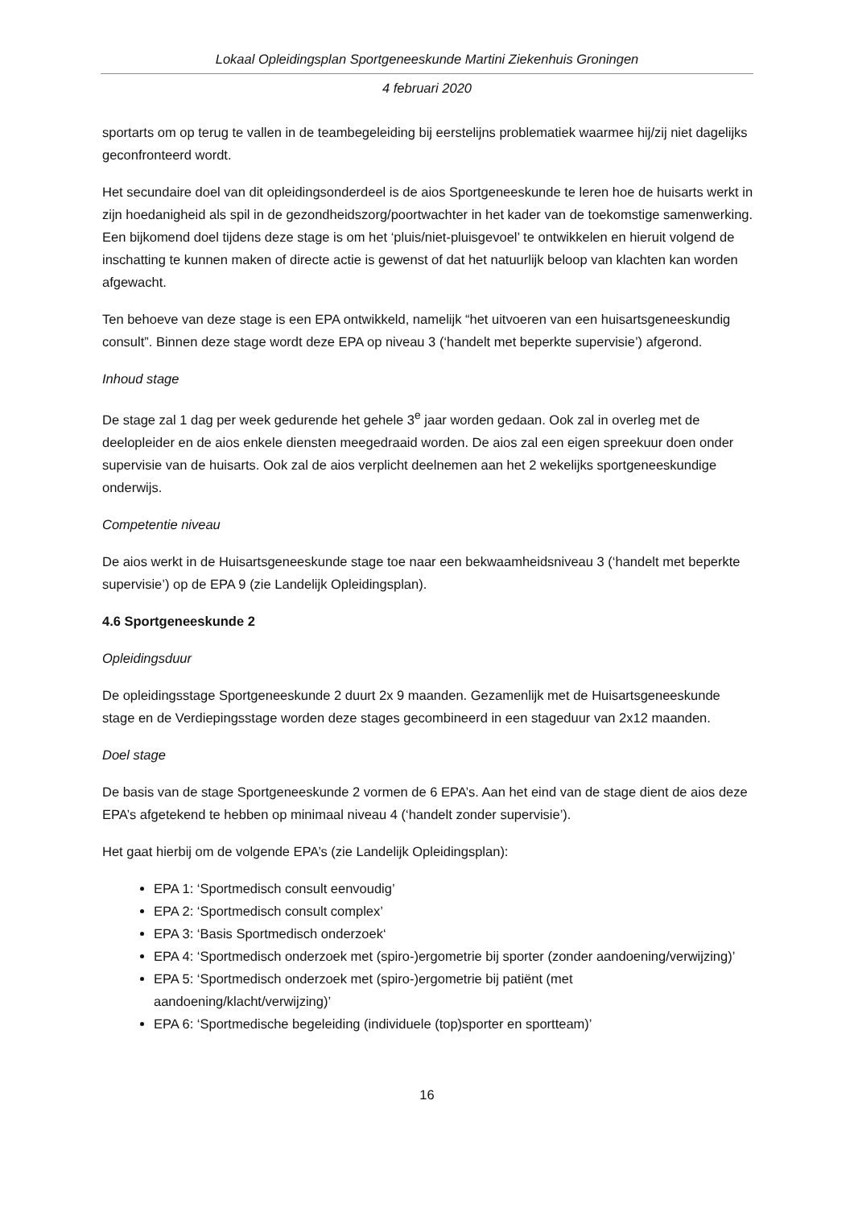Lokaal Opleidingsplan Sportgeneeskunde Martini Ziekenhuis Groningen
4 februari 2020
sportarts om op terug te vallen in de teambegeleiding bij eerstelijns problematiek waarmee hij/zij niet dagelijks geconfronteerd wordt.
Het secundaire doel van dit opleidingsonderdeel is de aios Sportgeneeskunde te leren hoe de huisarts werkt in zijn hoedanigheid als spil in de gezondheidszorg/poortwachter in het kader van de toekomstige samenwerking. Een bijkomend doel tijdens deze stage is om het ‘pluis/niet-pluisgevoel’ te ontwikkelen en hieruit volgend de inschatting te kunnen maken of directe actie is gewenst of dat het natuurlijk beloop van klachten kan worden afgewacht.
Ten behoeve van deze stage is een EPA ontwikkeld, namelijk “het uitvoeren van een huisartsgeneeskundig consult”. Binnen deze stage wordt deze EPA op niveau 3 (‘handelt met beperkte supervisie’) afgerond.
Inhoud stage
De stage zal 1 dag per week gedurende het gehele 3<sup>e</sup> jaar worden gedaan. Ook zal in overleg met de deelopleider en de aios enkele diensten meegedraaid worden. De aios zal een eigen spreekuur doen onder supervisie van de huisarts. Ook zal de aios verplicht deelnemen aan het 2 wekelijks sportgeneeskundige onderwijs.
Competentie niveau
De aios werkt in de Huisartsgeneeskunde stage toe naar een bekwaamheidsniveau 3 (‘handelt met beperkte supervisie’) op de EPA 9 (zie Landelijk Opleidingsplan).
4.6 Sportgeneeskunde 2
Opleidingsduur
De opleidingsstage Sportgeneeskunde 2 duurt 2x 9 maanden. Gezamenlijk met de Huisartsgeneeskunde stage en de Verdiepingsstage worden deze stages gecombineerd in een stageduur van 2x12 maanden.
Doel stage
De basis van de stage Sportgeneeskunde 2 vormen de 6 EPA’s. Aan het eind van de stage dient de aios deze EPA’s afgetekend te hebben op minimaal niveau 4 (‘handelt zonder supervisie’).
Het gaat hierbij om de volgende EPA’s (zie Landelijk Opleidingsplan):
EPA 1: ‘Sportmedisch consult eenvoudig’
EPA 2: ‘Sportmedisch consult complex’
EPA 3: ‘Basis Sportmedisch onderzoek‘
EPA 4: ‘Sportmedisch onderzoek met (spiro-)ergometrie bij sporter (zonder aandoening/verwijzing)’
EPA 5: ‘Sportmedisch onderzoek met (spiro-)ergometrie bij patiënt (met aandoening/klacht/verwijzing)’
EPA 6: ‘Sportmedische begeleiding (individuele (top)sporter en sportteam)’
16